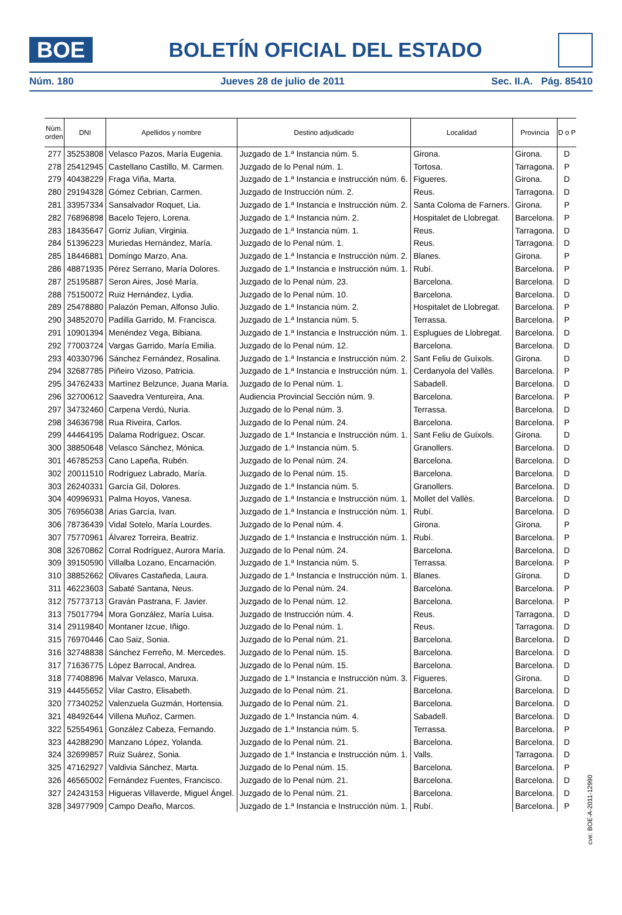BOE
BOLETÍN OFICIAL DEL ESTADO
Núm. 180 Jueves 28 de julio de 2011 Sec. II.A. Pág. 85410
| Núm. orden | DNI | Apellidos y nombre | Destino adjudicado | Localidad | Provincia | D o P |
| --- | --- | --- | --- | --- | --- | --- |
| 277 | 35253808 | Velasco Pazos, María Eugenia. | Juzgado de 1.ª Instancia núm. 5. | Girona. | Girona. | D |
| 278 | 25412945 | Castellano Castillo, M. Carmen. | Juzgado de lo Penal núm. 1. | Tortosa. | Tarragona. | P |
| 279 | 40438229 | Fraga Viña, Marta. | Juzgado de 1.ª Instancia e Instrucción núm. 6. | Figueres. | Girona. | D |
| 280 | 29194328 | Gómez Cebrian, Carmen. | Juzgado de Instrucción núm. 2. | Reus. | Tarragona. | D |
| 281 | 33957334 | Sansalvador Roquet, Lia. | Juzgado de 1.ª Instancia e Instrucción núm. 2. | Santa Coloma de Farners. | Girona. | P |
| 282 | 76896898 | Bacelo Tejero, Lorena. | Juzgado de 1.ª Instancia núm. 2. | Hospitalet de Llobregat. | Barcelona. | P |
| 283 | 18435647 | Gorriz Julian, Virginia. | Juzgado de 1.ª Instancia núm. 1. | Reus. | Tarragona. | D |
| 284 | 51396223 | Muriedas Hernández, María. | Juzgado de lo Penal núm. 1. | Reus. | Tarragona. | D |
| 285 | 18446881 | Domíngo Marzo, Ana. | Juzgado de 1.ª Instancia e Instrucción núm. 2. | Blanes. | Girona. | P |
| 286 | 48871935 | Pérez Serrano, María Dolores. | Juzgado de 1.ª Instancia e Instrucción núm. 1. | Rubí. | Barcelona. | P |
| 287 | 25195887 | Seron Aires, José María. | Juzgado de lo Penal núm. 23. | Barcelona. | Barcelona. | D |
| 288 | 75150072 | Ruiz Hernández, Lydia. | Juzgado de lo Penal núm. 10. | Barcelona. | Barcelona. | D |
| 289 | 25478880 | Palazón Peman, Alfonso Julio. | Juzgado de 1.ª Instancia núm. 2. | Hospitalet de Llobregat. | Barcelona. | P |
| 290 | 34852070 | Padilla Garrido, M. Francisca. | Juzgado de 1.ª Instancia núm. 5. | Terrassa. | Barcelona. | P |
| 291 | 10901394 | Menéndez Vega, Bibiana. | Juzgado de 1.ª Instancia e Instrucción núm. 1. | Esplugues de Llobregat. | Barcelona. | D |
| 292 | 77003724 | Vargas Garrido, María Emilia. | Juzgado de lo Penal núm. 12. | Barcelona. | Barcelona. | D |
| 293 | 40330796 | Sánchez Fernández, Rosalina. | Juzgado de 1.ª Instancia e Instrucción núm. 2. | Sant Feliu de Guíxols. | Girona. | D |
| 294 | 32687785 | Piñeiro Vizoso, Patricia. | Juzgado de 1.ª Instancia e Instrucción núm. 1. | Cerdanyola del Vallès. | Barcelona. | P |
| 295 | 34762433 | Martínez Belzunce, Juana María. | Juzgado de lo Penal núm. 1. | Sabadell. | Barcelona. | D |
| 296 | 32700612 | Saavedra Ventureira, Ana. | Audiencia Provincial Sección núm. 9. | Barcelona. | Barcelona. | P |
| 297 | 34732460 | Carpena Verdú, Nuria. | Juzgado de lo Penal núm. 3. | Terrassa. | Barcelona. | D |
| 298 | 34636798 | Rua Riveira, Carlos. | Juzgado de lo Penal núm. 24. | Barcelona. | Barcelona. | P |
| 299 | 44464195 | Dalama Rodríguez, Oscar. | Juzgado de 1.ª Instancia e Instrucción núm. 1. | Sant Feliu de Guíxols. | Girona. | D |
| 300 | 38850648 | Velasco Sánchez, Mónica. | Juzgado de 1.ª Instancia núm. 5. | Granollers. | Barcelona. | D |
| 301 | 46785253 | Cano Lapeña, Rubén. | Juzgado de lo Penal núm. 24. | Barcelona. | Barcelona. | D |
| 302 | 20011510 | Rodríguez Labrado, María. | Juzgado de lo Penal núm. 15. | Barcelona. | Barcelona. | D |
| 303 | 26240331 | García Gil, Dolores. | Juzgado de 1.ª Instancia núm. 5. | Granollers. | Barcelona. | D |
| 304 | 40996931 | Palma Hoyos, Vanesa. | Juzgado de 1.ª Instancia e Instrucción núm. 1. | Mollet del Vallès. | Barcelona. | D |
| 305 | 76956038 | Arias García, Ivan. | Juzgado de 1.ª Instancia e Instrucción núm. 1. | Rubí. | Barcelona. | D |
| 306 | 78736439 | Vidal Sotelo, María Lourdes. | Juzgado de lo Penal núm. 4. | Girona. | Girona. | P |
| 307 | 75770961 | Álvarez Torreira, Beatriz. | Juzgado de 1.ª Instancia e Instrucción núm. 1. | Rubí. | Barcelona. | P |
| 308 | 32670862 | Corral Rodríguez, Aurora María. | Juzgado de lo Penal núm. 24. | Barcelona. | Barcelona. | D |
| 309 | 39150590 | Villalba Lozano, Encarnación. | Juzgado de 1.ª Instancia núm. 5. | Terrassa. | Barcelona. | P |
| 310 | 38852662 | Olivares Castañeda, Laura. | Juzgado de 1.ª Instancia e Instrucción núm. 1. | Blanes. | Girona. | D |
| 311 | 46223603 | Sabaté Santana, Neus. | Juzgado de lo Penal núm. 24. | Barcelona. | Barcelona. | P |
| 312 | 75773713 | Graván Pastrana, F. Javier. | Juzgado de lo Penal núm. 12. | Barcelona. | Barcelona. | P |
| 313 | 75017794 | Mora González, María Luisa. | Juzgado de Instrucción núm. 4. | Reus. | Tarragona. | D |
| 314 | 29119840 | Montaner Izcue, Iñigo. | Juzgado de lo Penal núm. 1. | Reus. | Tarragona. | D |
| 315 | 76970446 | Cao Saiz, Sonia. | Juzgado de lo Penal núm. 21. | Barcelona. | Barcelona. | D |
| 316 | 32748838 | Sánchez Ferreño, M. Mercedes. | Juzgado de lo Penal núm. 15. | Barcelona. | Barcelona. | D |
| 317 | 71636775 | López Barrocal, Andrea. | Juzgado de lo Penal núm. 15. | Barcelona. | Barcelona. | D |
| 318 | 77408896 | Malvar Velasco, Maruxa. | Juzgado de 1.ª Instancia e Instrucción núm. 3. | Figueres. | Girona. | D |
| 319 | 44455652 | Vilar Castro, Elisabeth. | Juzgado de lo Penal núm. 21. | Barcelona. | Barcelona. | D |
| 320 | 77340252 | Valenzuela Guzmán, Hortensia. | Juzgado de lo Penal núm. 21. | Barcelona. | Barcelona. | D |
| 321 | 48492644 | Villena Muñoz, Carmen. | Juzgado de 1.ª Instancia núm. 4. | Sabadell. | Barcelona. | D |
| 322 | 52554961 | González Cabeza, Fernando. | Juzgado de 1.ª Instancia núm. 5. | Terrassa. | Barcelona. | P |
| 323 | 44288290 | Manzano López, Yolanda. | Juzgado de lo Penal núm. 21. | Barcelona. | Barcelona. | D |
| 324 | 32699857 | Ruiz Suárez, Sonia. | Juzgado de 1.ª Instancia e Instrucción núm. 1. | Valls. | Tarragona. | D |
| 325 | 47162927 | Valdivia Sánchez, Marta. | Juzgado de lo Penal núm. 15. | Barcelona. | Barcelona. | P |
| 326 | 46565002 | Fernández Fuentes, Francisco. | Juzgado de lo Penal núm. 21. | Barcelona. | Barcelona. | D |
| 327 | 24243153 | Higueras Villaverde, Miguel Ángel. | Juzgado de lo Penal núm. 21. | Barcelona. | Barcelona. | D |
| 328 | 34977909 | Campo Deaño, Marcos. | Juzgado de 1.ª Instancia e Instrucción núm. 1. | Rubí. | Barcelona. | P |
cve: BOE-A-2011-12990